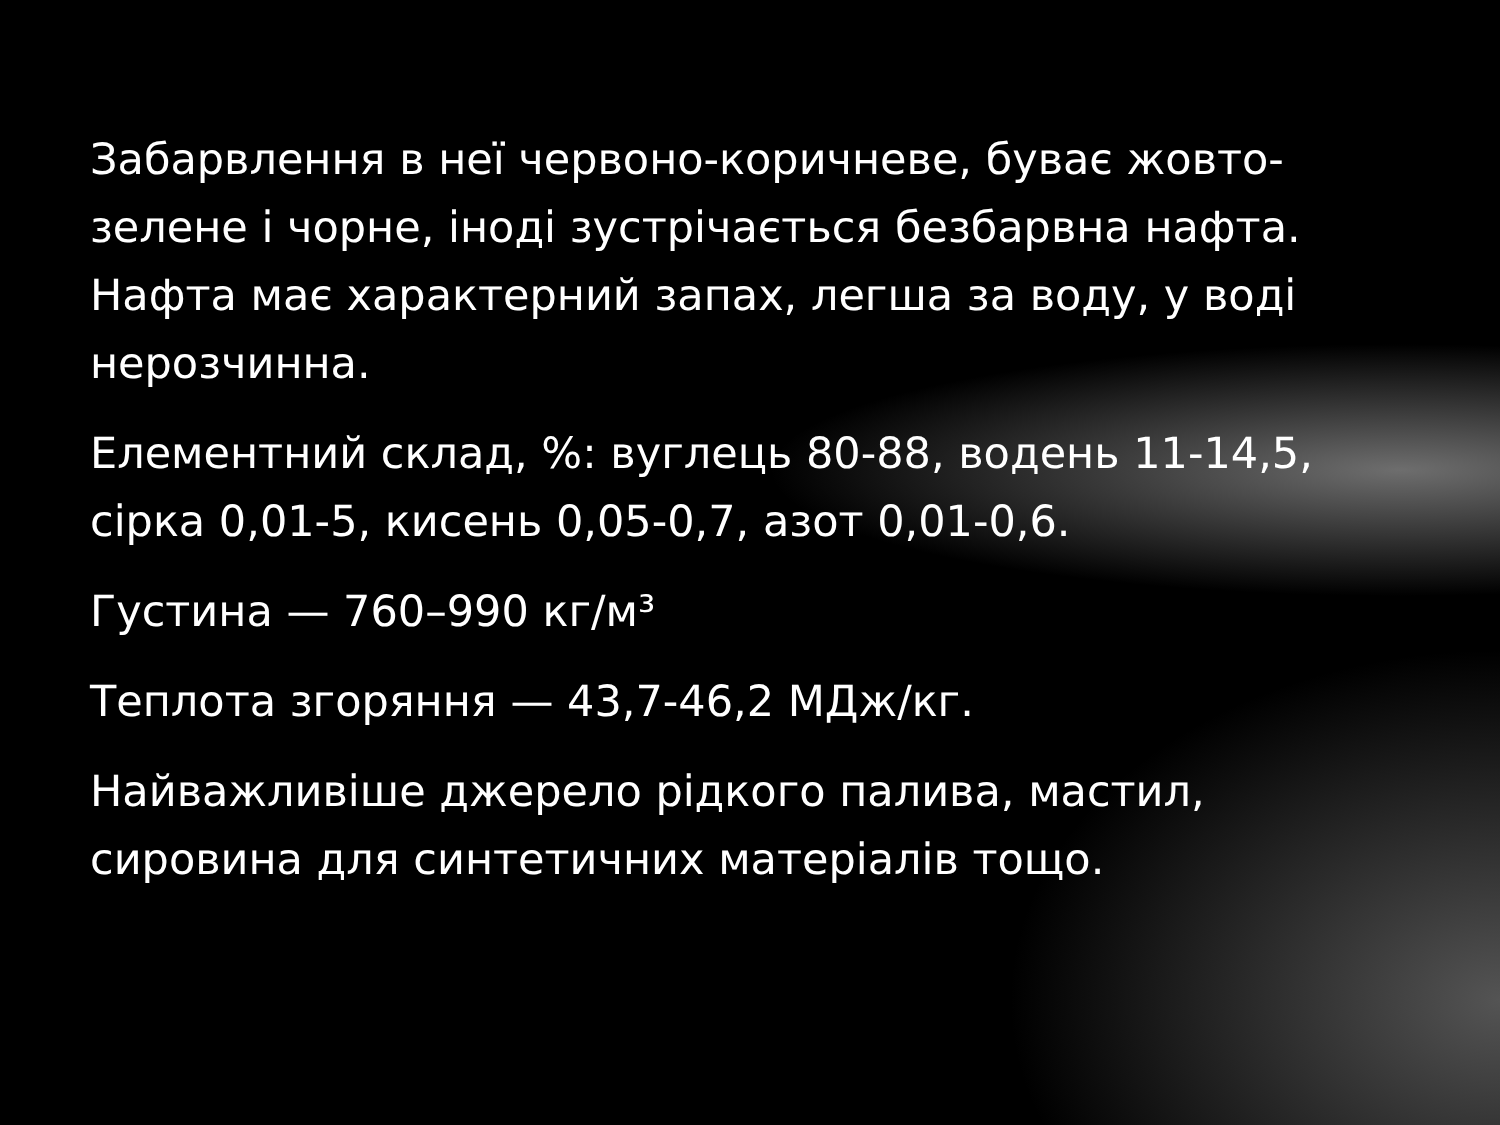Забарвлення в неї червоно-коричневе, буває жовто-зелене і чорне, іноді зустрічається безбарвна нафта. Нафта має характерний запах, легша за воду, у воді нерозчинна.
Елементний склад, %: вуглець 80-88, водень 11-14,5, сірка 0,01-5, кисень 0,05-0,7, азот 0,01-0,6.
Густина — 760–990 кг/м³
Теплота згоряння — 43,7-46,2 МДж/кг.
Найважливіше джерело рідкого палива, мастил, сировина для синтетичних матеріалів тощо.